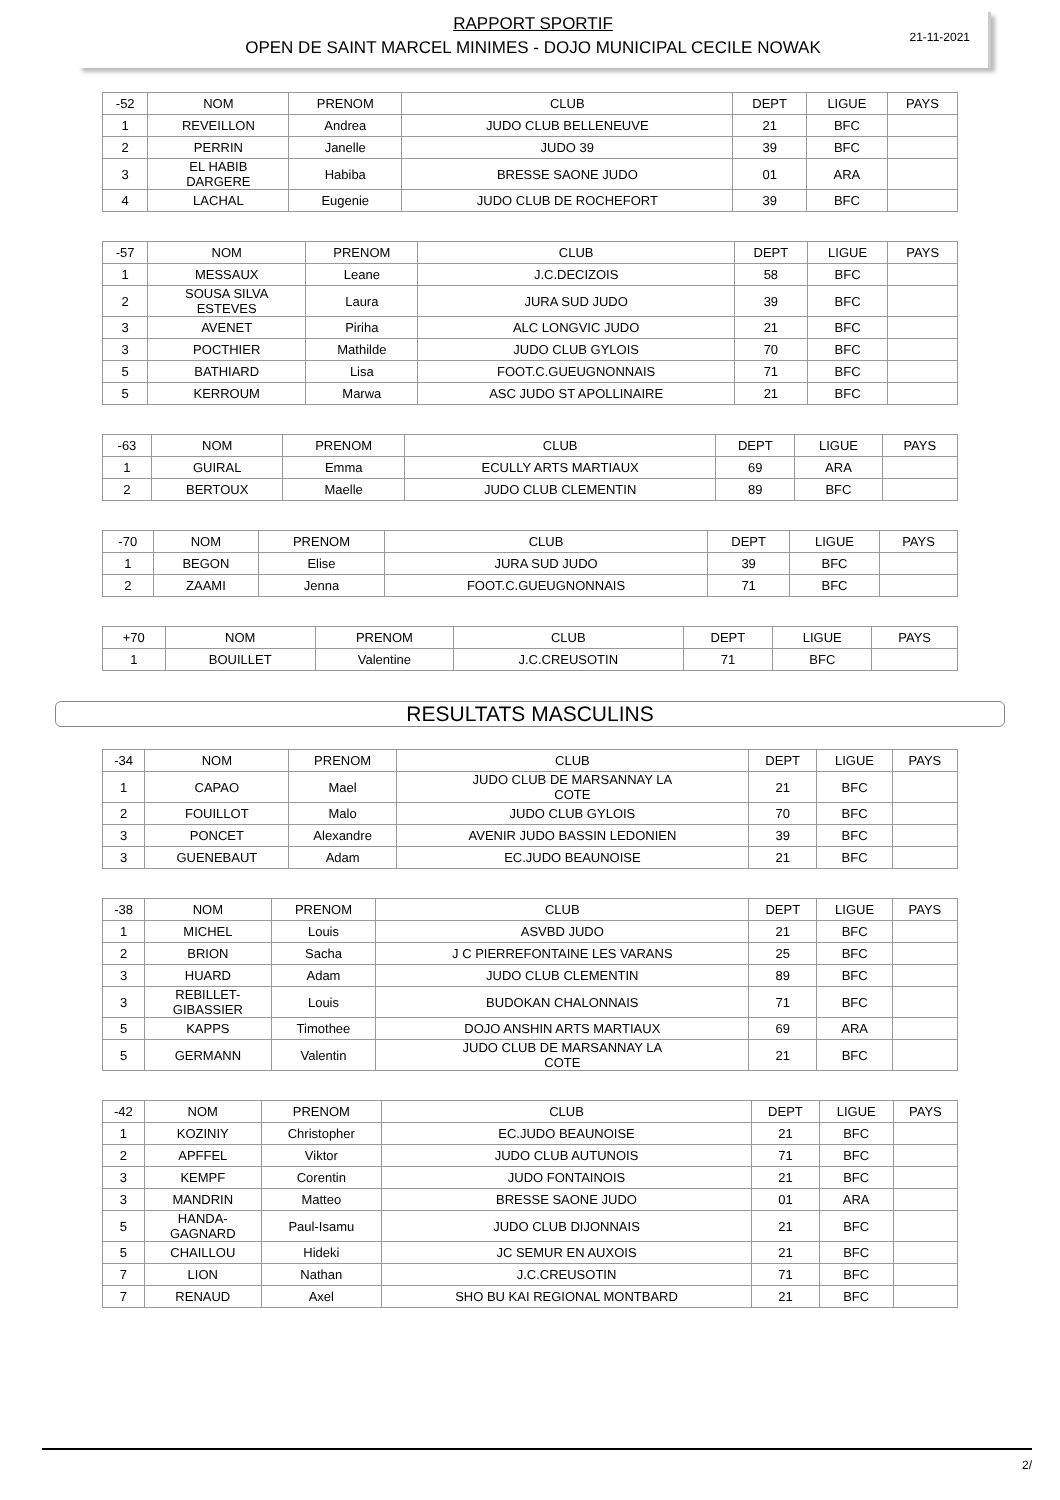21-11-2021
RAPPORT SPORTIF
OPEN DE SAINT MARCEL MINIMES - DOJO MUNICIPAL CECILE NOWAK
| -52 | NOM | PRENOM | CLUB | DEPT | LIGUE | PAYS |
| --- | --- | --- | --- | --- | --- | --- |
| 1 | REVEILLON | Andrea | JUDO CLUB BELLENEUVE | 21 | BFC | |
| 2 | PERRIN | Janelle | JUDO 39 | 39 | BFC | |
| 3 | EL HABIB DARGERE | Habiba | BRESSE SAONE JUDO | 01 | ARA | |
| 4 | LACHAL | Eugenie | JUDO CLUB DE ROCHEFORT | 39 | BFC | |
| -57 | NOM | PRENOM | CLUB | DEPT | LIGUE | PAYS |
| --- | --- | --- | --- | --- | --- | --- |
| 1 | MESSAUX | Leane | J.C.DECIZOIS | 58 | BFC | |
| 2 | SOUSA SILVA ESTEVES | Laura | JURA SUD JUDO | 39 | BFC | |
| 3 | AVENET | Piriha | ALC LONGVIC JUDO | 21 | BFC | |
| 3 | POCTHIER | Mathilde | JUDO CLUB GYLOIS | 70 | BFC | |
| 5 | BATHIARD | Lisa | FOOT.C.GUEUGNONNAIS | 71 | BFC | |
| 5 | KERROUM | Marwa | ASC JUDO ST APOLLINAIRE | 21 | BFC | |
| -63 | NOM | PRENOM | CLUB | DEPT | LIGUE | PAYS |
| --- | --- | --- | --- | --- | --- | --- |
| 1 | GUIRAL | Emma | ECULLY ARTS MARTIAUX | 69 | ARA | |
| 2 | BERTOUX | Maelle | JUDO CLUB CLEMENTIN | 89 | BFC | |
| -70 | NOM | PRENOM | CLUB | DEPT | LIGUE | PAYS |
| --- | --- | --- | --- | --- | --- | --- |
| 1 | BEGON | Elise | JURA SUD JUDO | 39 | BFC | |
| 2 | ZAAMI | Jenna | FOOT.C.GUEUGNONNAIS | 71 | BFC | |
| +70 | NOM | PRENOM | CLUB | DEPT | LIGUE | PAYS |
| --- | --- | --- | --- | --- | --- | --- |
| 1 | BOUILLET | Valentine | J.C.CREUSOTIN | 71 | BFC | |
RESULTATS MASCULINS
| -34 | NOM | PRENOM | CLUB | DEPT | LIGUE | PAYS |
| --- | --- | --- | --- | --- | --- | --- |
| 1 | CAPAO | Mael | JUDO CLUB DE MARSANNAY LA COTE | 21 | BFC | |
| 2 | FOUILLOT | Malo | JUDO CLUB GYLOIS | 70 | BFC | |
| 3 | PONCET | Alexandre | AVENIR JUDO BASSIN LEDONIEN | 39 | BFC | |
| 3 | GUENEBAUT | Adam | EC.JUDO BEAUNOISE | 21 | BFC | |
| -38 | NOM | PRENOM | CLUB | DEPT | LIGUE | PAYS |
| --- | --- | --- | --- | --- | --- | --- |
| 1 | MICHEL | Louis | ASVBD JUDO | 21 | BFC | |
| 2 | BRION | Sacha | J C PIERREFONTAINE LES VARANS | 25 | BFC | |
| 3 | HUARD | Adam | JUDO CLUB CLEMENTIN | 89 | BFC | |
| 3 | REBILLET- GIBASSIER | Louis | BUDOKAN CHALONNAIS | 71 | BFC | |
| 5 | KAPPS | Timothee | DOJO ANSHIN ARTS MARTIAUX | 69 | ARA | |
| 5 | GERMANN | Valentin | JUDO CLUB DE MARSANNAY LA COTE | 21 | BFC | |
| -42 | NOM | PRENOM | CLUB | DEPT | LIGUE | PAYS |
| --- | --- | --- | --- | --- | --- | --- |
| 1 | KOZINIY | Christopher | EC.JUDO BEAUNOISE | 21 | BFC | |
| 2 | APFFEL | Viktor | JUDO CLUB AUTUNOIS | 71 | BFC | |
| 3 | KEMPF | Corentin | JUDO FONTAINOIS | 21 | BFC | |
| 3 | MANDRIN | Matteo | BRESSE SAONE JUDO | 01 | ARA | |
| 5 | HANDA- GAGNARD | Paul-Isamu | JUDO CLUB DIJONNAIS | 21 | BFC | |
| 5 | CHAILLOU | Hideki | JC SEMUR EN AUXOIS | 21 | BFC | |
| 7 | LION | Nathan | J.C.CREUSOTIN | 71 | BFC | |
| 7 | RENAUD | Axel | SHO BU KAI REGIONAL MONTBARD | 21 | BFC | |
2/